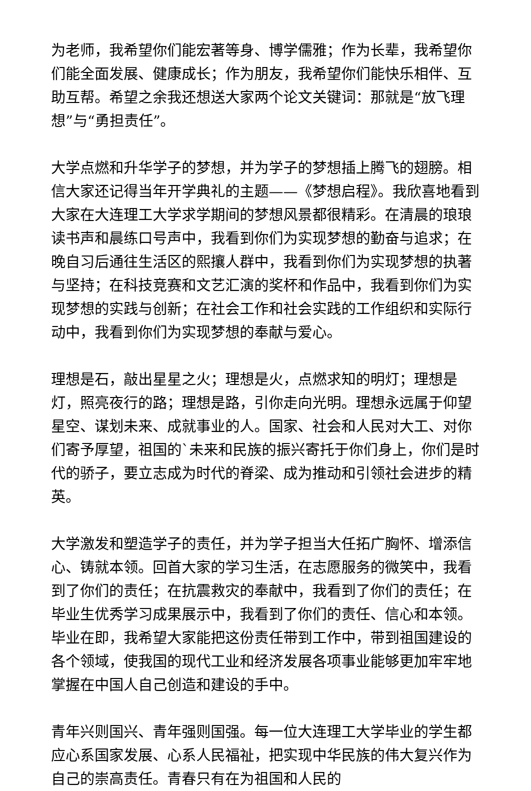为老师，我希望你们能宏著等身、博学儒雅；作为长辈，我希望你们能全面发展、健康成长；作为朋友，我希望你们能快乐相伴、互助互帮。希望之余我还想送大家两个论文关键词：那就是“放飞理想”与“勇担责任”。
大学点燃和升华学子的梦想，并为学子的梦想插上腾飞的翅膀。相信大家还记得当年开学典礼的主题——《梦想启程》。我欣喜地看到大家在大连理工大学求学期间的梦想风景都很精彩。在清晨的琅琅读书声和晨练口号声中，我看到你们为实现梦想的勤奋与追求；在晚自习后通往生活区的熙攘人群中，我看到你们为实现梦想的执著与坚持；在科技竞赛和文艺汇演的奖杯和作品中，我看到你们为实现梦想的实践与创新；在社会工作和社会实践的工作组织和实际行动中，我看到你们为实现梦想的奉献与爱心。
理想是石，敲出星星之火；理想是火，点燃求知的明灯；理想是灯，照亮夜行的路；理想是路，引你走向光明。理想永远属于仰望星空、谋划未来、成就事业的人。国家、社会和人民对大工、对你们寄予厚望，祖国的`未来和民族的振兴寄托于你们身上，你们是时代的骄子，要立志成为时代的脊梁、成为推动和引领社会进步的精英。
大学激发和塑造学子的责任，并为学子担当大任拓广胸怀、增添信心、铸就本领。回首大家的学习生活，在志愿服务的微笑中，我看到了你们的责任；在抗震救灾的奉献中，我看到了你们的责任；在毕业生优秀学习成果展示中，我看到了你们的责任、信心和本领。毕业在即，我希望大家能把这份责任带到工作中，带到祖国建设的各个领域，使我国的现代工业和经济发展各项事业能够更加牢牢地掌握在中国人自己创造和建设的手中。
青年兴则国兴、青年强则国强。每一位大连理工大学毕业的学生都应心系国家发展、心系人民福祉，把实现中华民族的伟大复兴作为自己的崇高责任。青春只有在为祖国和人民的